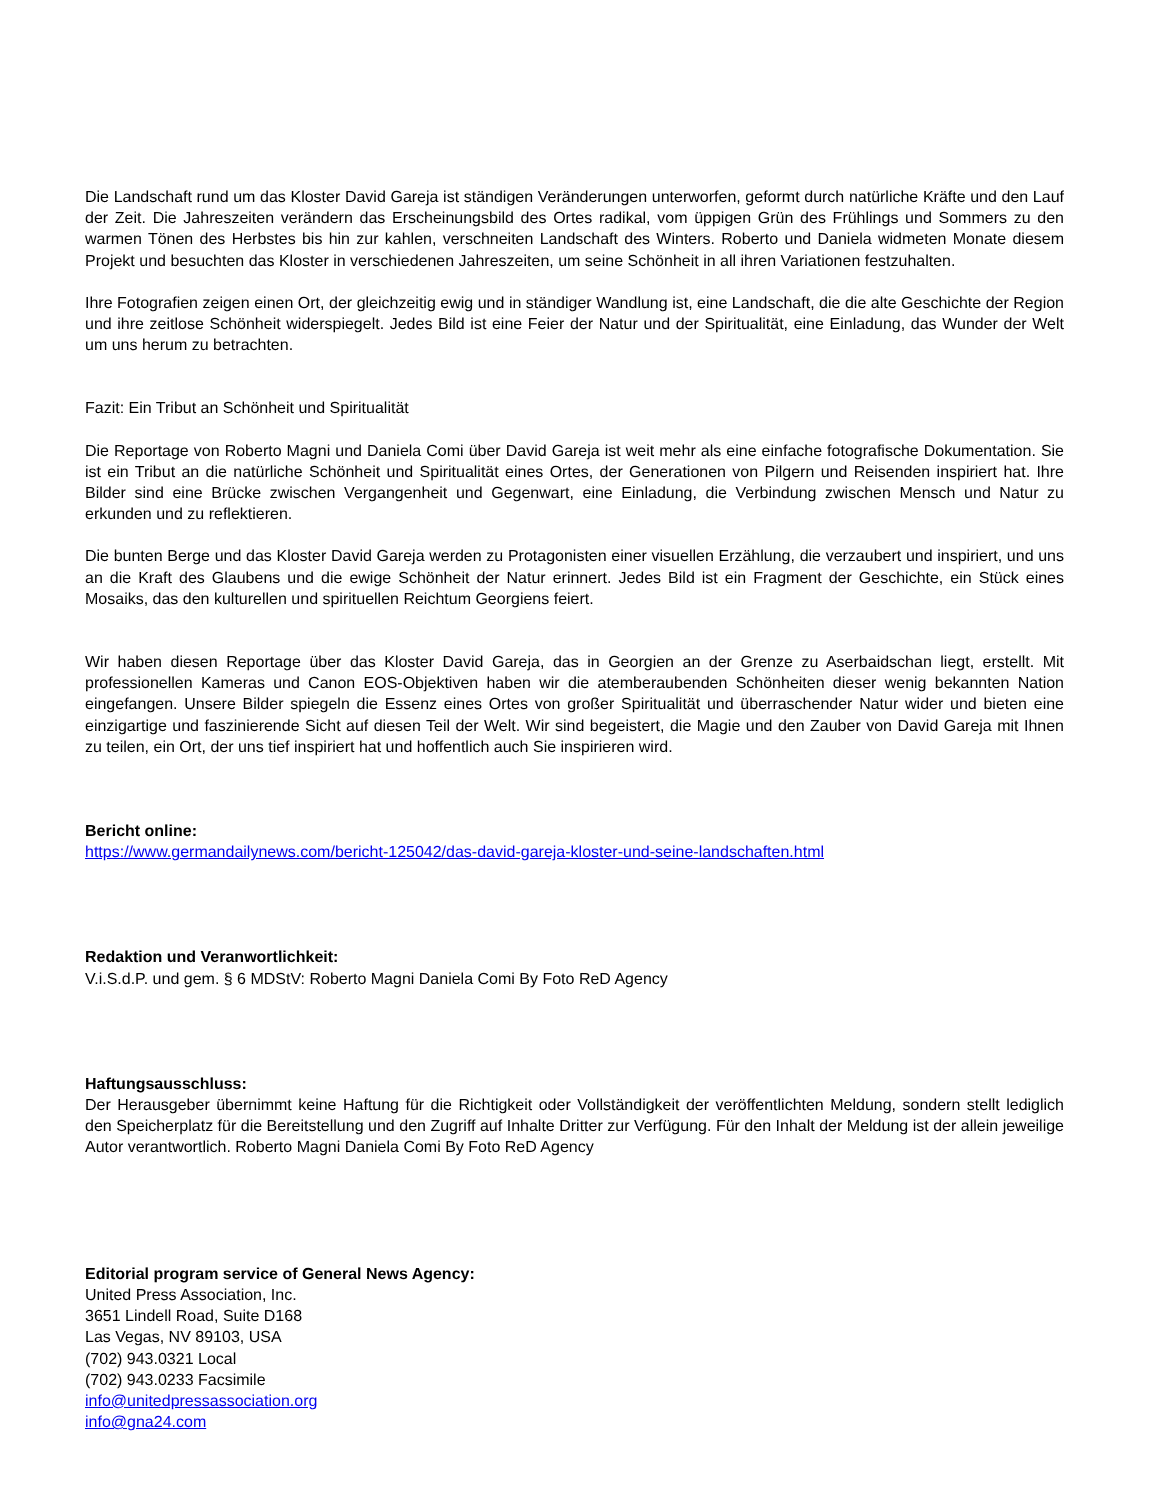Die Landschaft rund um das Kloster David Gareja ist ständigen Veränderungen unterworfen, geformt durch natürliche Kräfte und den Lauf der Zeit. Die Jahreszeiten verändern das Erscheinungsbild des Ortes radikal, vom üppigen Grün des Frühlings und Sommers zu den warmen Tönen des Herbstes bis hin zur kahlen, verschneiten Landschaft des Winters. Roberto und Daniela widmeten Monate diesem Projekt und besuchten das Kloster in verschiedenen Jahreszeiten, um seine Schönheit in all ihren Variationen festzuhalten.
Ihre Fotografien zeigen einen Ort, der gleichzeitig ewig und in ständiger Wandlung ist, eine Landschaft, die die alte Geschichte der Region und ihre zeitlose Schönheit widerspiegelt. Jedes Bild ist eine Feier der Natur und der Spiritualität, eine Einladung, das Wunder der Welt um uns herum zu betrachten.
Fazit: Ein Tribut an Schönheit und Spiritualität
Die Reportage von Roberto Magni und Daniela Comi über David Gareja ist weit mehr als eine einfache fotografische Dokumentation. Sie ist ein Tribut an die natürliche Schönheit und Spiritualität eines Ortes, der Generationen von Pilgern und Reisenden inspiriert hat. Ihre Bilder sind eine Brücke zwischen Vergangenheit und Gegenwart, eine Einladung, die Verbindung zwischen Mensch und Natur zu erkunden und zu reflektieren.
Die bunten Berge und das Kloster David Gareja werden zu Protagonisten einer visuellen Erzählung, die verzaubert und inspiriert, und uns an die Kraft des Glaubens und die ewige Schönheit der Natur erinnert. Jedes Bild ist ein Fragment der Geschichte, ein Stück eines Mosaiks, das den kulturellen und spirituellen Reichtum Georgiens feiert.
Wir haben diesen Reportage über das Kloster David Gareja, das in Georgien an der Grenze zu Aserbaidschan liegt, erstellt. Mit professionellen Kameras und Canon EOS-Objektiven haben wir die atemberaubenden Schönheiten dieser wenig bekannten Nation eingefangen. Unsere Bilder spiegeln die Essenz eines Ortes von großer Spiritualität und überraschender Natur wider und bieten eine einzigartige und faszinierende Sicht auf diesen Teil der Welt. Wir sind begeistert, die Magie und den Zauber von David Gareja mit Ihnen zu teilen, ein Ort, der uns tief inspiriert hat und hoffentlich auch Sie inspirieren wird.
Bericht online:
https://www.germandailynews.com/bericht-125042/das-david-gareja-kloster-und-seine-landschaften.html
Redaktion und Veranwortlichkeit:
V.i.S.d.P. und gem. § 6 MDStV: Roberto Magni Daniela Comi By Foto ReD Agency
Haftungsausschluss:
Der Herausgeber übernimmt keine Haftung für die Richtigkeit oder Vollständigkeit der veröffentlichten Meldung, sondern stellt lediglich den Speicherplatz für die Bereitstellung und den Zugriff auf Inhalte Dritter zur Verfügung. Für den Inhalt der Meldung ist der allein jeweilige Autor verantwortlich. Roberto Magni Daniela Comi By Foto ReD Agency
Editorial program service of General News Agency:
United Press Association, Inc.
3651 Lindell Road, Suite D168
Las Vegas, NV 89103, USA
(702) 943.0321 Local
(702) 943.0233 Facsimile
info@unitedpressassociation.org
info@gna24.com